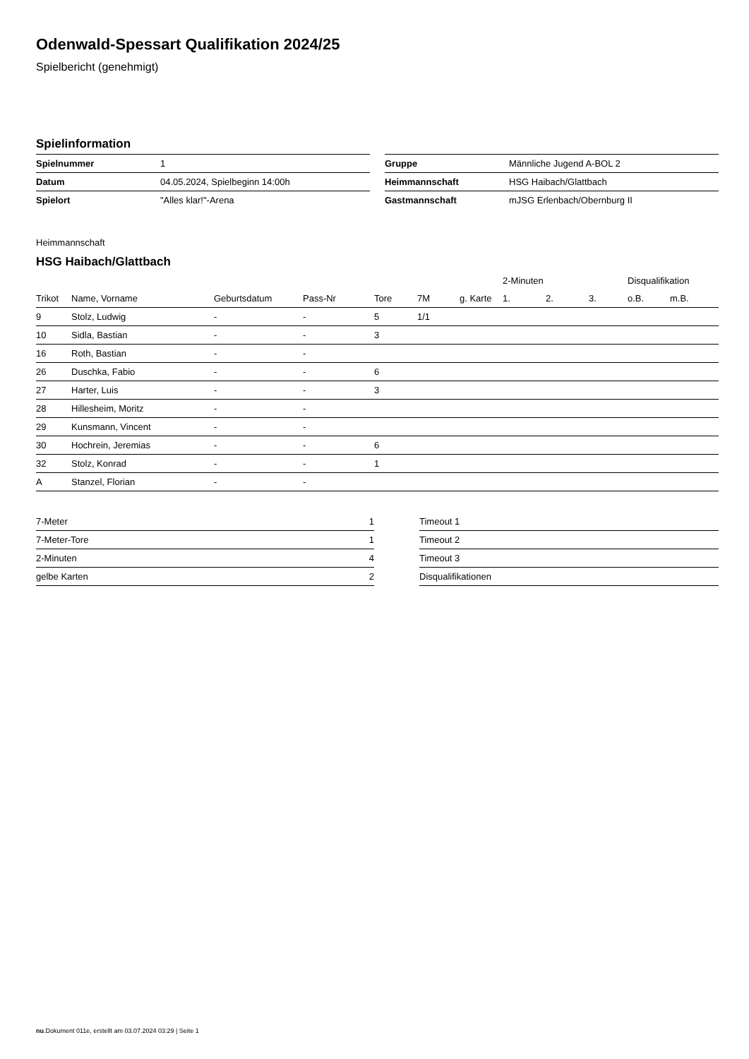Odenwald-Spessart Qualifikation 2024/25
Spielbericht (genehmigt)
Spielinformation
| Spielnummer | 1 |
| Datum | 04.05.2024, Spielbeginn 14:00h |
| Spielort | "Alles klar!"-Arena |
| Gruppe | Männliche Jugend A-BOL 2 |
| Heimmannschaft | HSG Haibach/Glattbach |
| Gastmannschaft | mJSG Erlenbach/Obernburg II |
Heimmannschaft
HSG Haibach/Glattbach
| | | | | | | | 2-Minuten | | | Disqualifikation | |
| --- | --- | --- | --- | --- | --- | --- | --- | --- | --- | --- | --- |
| Trikot | Name, Vorname | Geburtsdatum | Pass-Nr | Tore | 7M | g. Karte | 1. | 2. | 3. | o.B. | m.B. |
| 9 | Stolz, Ludwig | - | - | 5 | 1/1 | | | | | | |
| 10 | Sidla, Bastian | - | - | 3 | | | | | | | |
| 16 | Roth, Bastian | - | - | | | | | | | | |
| 26 | Duschka, Fabio | - | - | 6 | | | | | | | |
| 27 | Harter, Luis | - | - | 3 | | | | | | | |
| 28 | Hillesheim, Moritz | - | - | | | | | | | | |
| 29 | Kunsmann, Vincent | - | - | | | | | | | | |
| 30 | Hochrein, Jeremias | - | - | 6 | | | | | | | |
| 32 | Stolz, Konrad | - | - | 1 | | | | | | | |
| A | Stanzel, Florian | - | - | | | | | | | | |
| 7-Meter | 1 |
| 7-Meter-Tore | 1 |
| 2-Minuten | 4 |
| gelbe Karten | 2 |
| Timeout 1 |
| Timeout 2 |
| Timeout 3 |
| Disqualifikationen |
nu.Dokument 011e, erstellt am 03.07.2024 03:29 | Seite 1